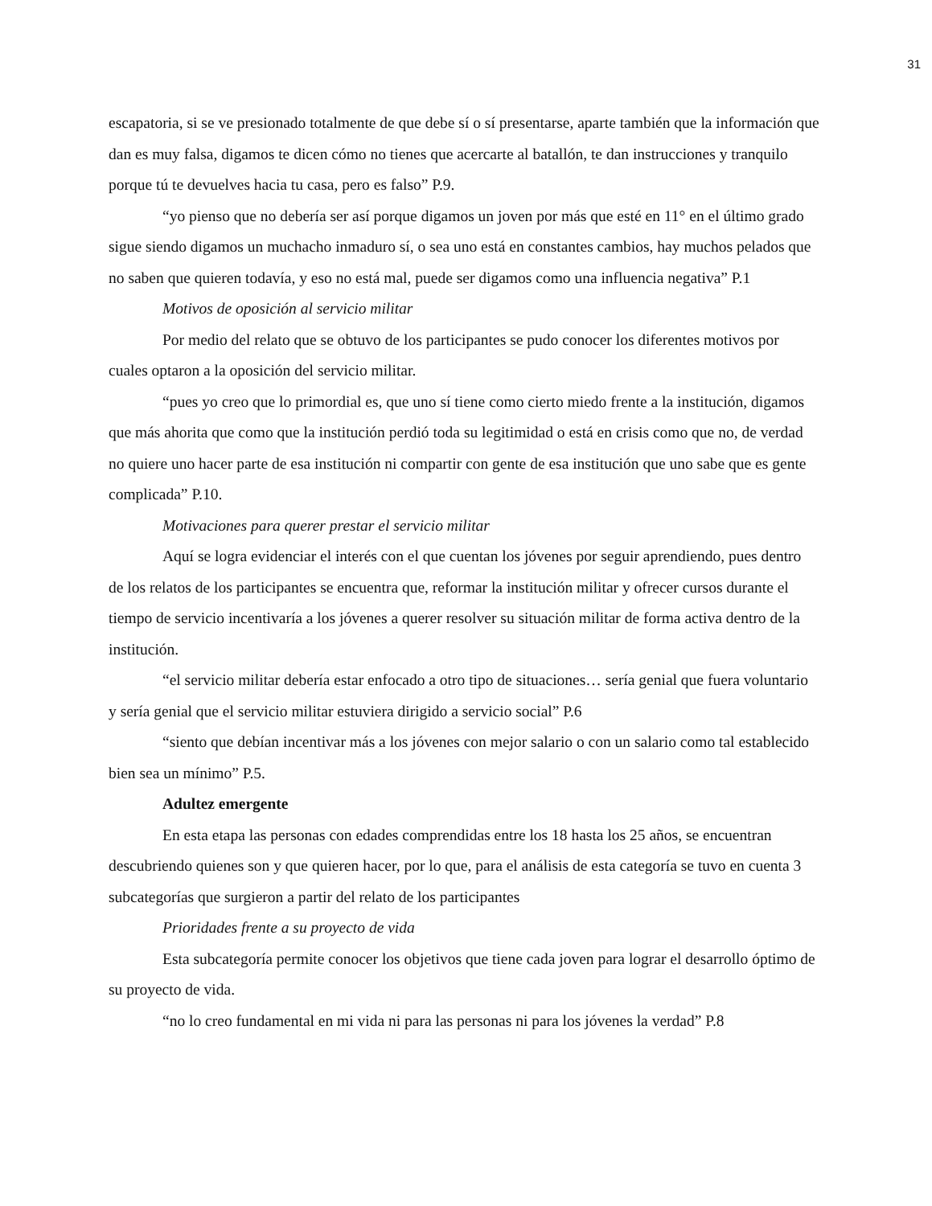31
escapatoria, si se ve presionado totalmente de que debe sí o sí presentarse, aparte también que la información que dan es muy falsa, digamos te dicen cómo no tienes que acercarte al batallón, te dan instrucciones y tranquilo porque tú te devuelves hacia tu casa, pero es falso” P.9.
“yo pienso que no debería ser así porque digamos un joven por más que esté en 11° en el último grado sigue siendo digamos un muchacho inmaduro sí, o sea uno está en constantes cambios, hay muchos pelados que no saben que quieren todavía, y eso no está mal, puede ser digamos como una influencia negativa” P.1
Motivos de oposición al servicio militar
Por medio del relato que se obtuvo de los participantes se pudo conocer los diferentes motivos por cuales optaron a la oposición del servicio militar.
“pues yo creo que lo primordial es, que uno sí tiene como cierto miedo frente a la institución, digamos que más ahorita que como que la institución perdió toda su legitimidad o está en crisis como que no, de verdad no quiere uno hacer parte de esa institución ni compartir con gente de esa institución que uno sabe que es gente complicada” P.10.
Motivaciones para querer prestar el servicio militar
Aquí se logra evidenciar el interés con el que cuentan los jóvenes por seguir aprendiendo, pues dentro de los relatos de los participantes se encuentra que, reformar la institución militar y ofrecer cursos durante el tiempo de servicio incentivaría a los jóvenes a querer resolver su situación militar de forma activa dentro de la institución.
“el servicio militar debería estar enfocado a otro tipo de situaciones… sería genial que fuera voluntario y sería genial que el servicio militar estuviera dirigido a servicio social” P.6
“siento que debían incentivar más a los jóvenes con mejor salario o con un salario como tal establecido bien sea un mínimo” P.5.
Adultez emergente
En esta etapa las personas con edades comprendidas entre los 18 hasta los 25 años, se encuentran descubriendo quienes son y que quieren hacer, por lo que, para el análisis de esta categoría se tuvo en cuenta 3 subcategorías que surgieron a partir del relato de los participantes
Prioridades frente a su proyecto de vida
Esta subcategoría permite conocer los objetivos que tiene cada joven para lograr el desarrollo óptimo de su proyecto de vida.
“no lo creo fundamental en mi vida ni para las personas ni para los jóvenes la verdad” P.8